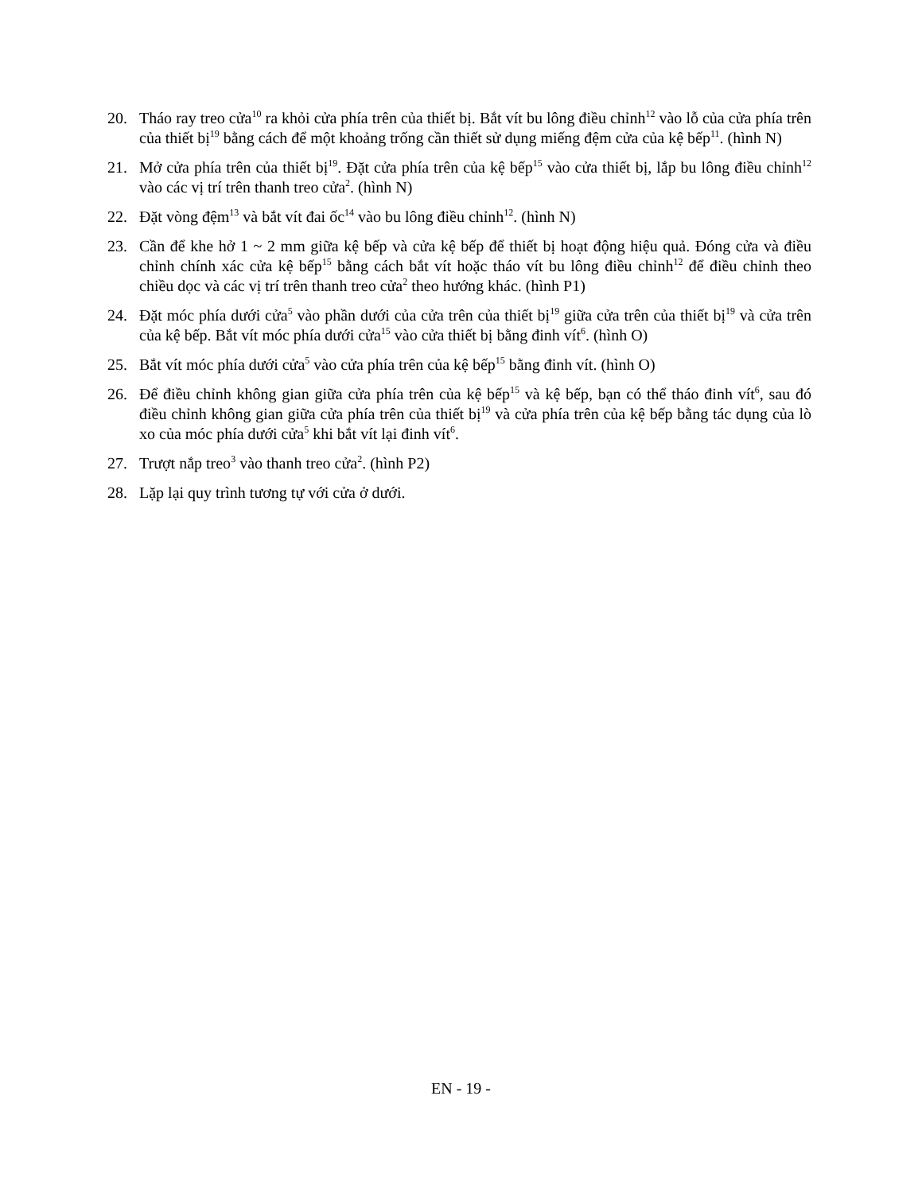20. Tháo ray treo cửa<sup>10</sup> ra khỏi cửa phía trên của thiết bị. Bắt vít bu lông điều chỉnh<sup>12</sup> vào lỗ của cửa phía trên của thiết bị<sup>19</sup> bằng cách để một khoảng trống cần thiết sử dụng miếng đệm cửa của kệ bếp<sup>11</sup>. (hình N)
21. Mở cửa phía trên của thiết bị<sup>19</sup>. Đặt cửa phía trên của kệ bếp<sup>15</sup> vào cửa thiết bị, lắp bu lông điều chỉnh<sup>12</sup> vào các vị trí trên thanh treo cửa<sup>2</sup>. (hình N)
22. Đặt vòng đệm<sup>13</sup> và bắt vít đai ốc<sup>14</sup> vào bu lông điều chỉnh<sup>12</sup>. (hình N)
23. Cần để khe hở 1 ~ 2 mm giữa kệ bếp và cửa kệ bếp để thiết bị hoạt động hiệu quả. Đóng cửa và điều chỉnh chính xác cửa kệ bếp<sup>15</sup> bằng cách bắt vít hoặc tháo vít bu lông điều chỉnh<sup>12</sup> để điều chỉnh theo chiều dọc và các vị trí trên thanh treo cửa<sup>2</sup> theo hướng khác. (hình P1)
24. Đặt móc phía dưới cửa<sup>5</sup> vào phần dưới của cửa trên của thiết bị<sup>19</sup> giữa cửa trên của thiết bị<sup>19</sup> và cửa trên của kệ bếp. Bắt vít móc phía dưới cửa<sup>15</sup> vào cửa thiết bị bằng đinh vít<sup>6</sup>. (hình O)
25. Bắt vít móc phía dưới cửa<sup>5</sup> vào cửa phía trên của kệ bếp<sup>15</sup> bằng đinh vít. (hình O)
26. Để điều chỉnh không gian giữa cửa phía trên của kệ bếp<sup>15</sup> và kệ bếp, bạn có thể tháo đinh vít<sup>6</sup>, sau đó điều chỉnh không gian giữa cửa phía trên của thiết bị<sup>19</sup> và cửa phía trên của kệ bếp bằng tác dụng của lò xo của móc phía dưới cửa<sup>5</sup> khi bắt vít lại đinh vít<sup>6</sup>.
27. Trượt nắp treo<sup>3</sup> vào thanh treo cửa<sup>2</sup>. (hình P2)
28. Lặp lại quy trình tương tự với cửa ở dưới.
EN - 19 -